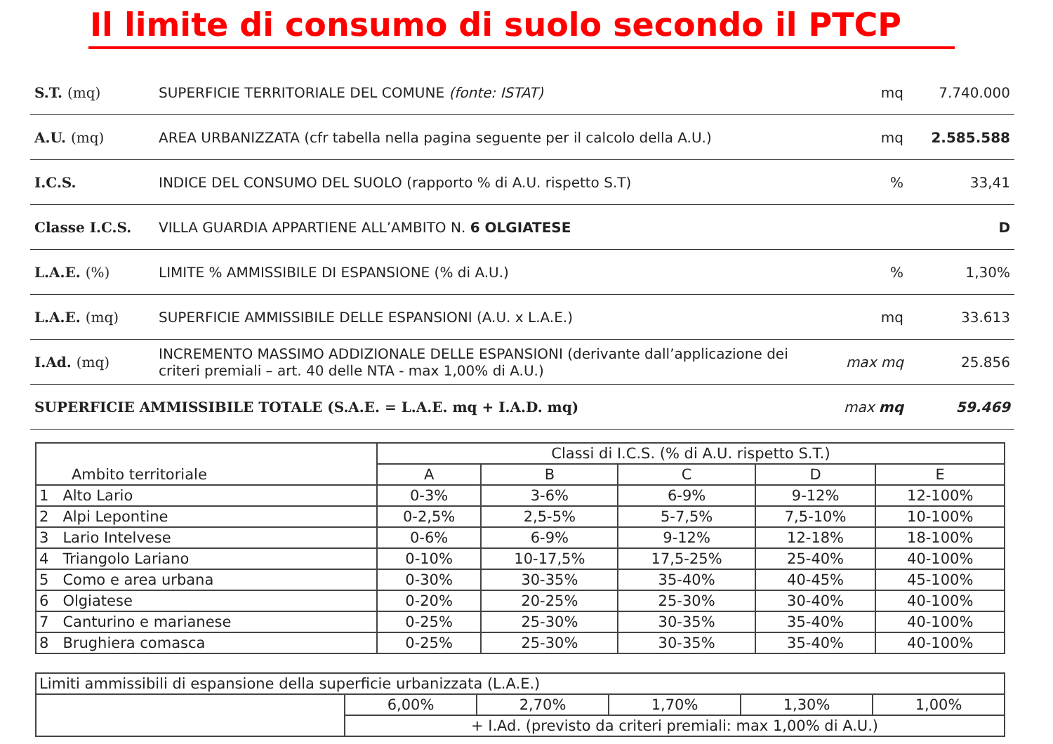Il limite di consumo di suolo secondo il PTCP
| S.T. (mq) | SUPERFICIE TERRITORIALE DEL COMUNE (fonte: ISTAT) | mq | 7.740.000 |
| A.U. (mq) | AREA URBANIZZATA (cfr tabella nella pagina seguente per il calcolo della A.U.) | mq | 2.585.588 |
| I.C.S. | INDICE DEL CONSUMO DEL SUOLO (rapporto % di A.U. rispetto S.T) | % | 33,41 |
| Classe I.C.S. | VILLA GUARDIA APPARTIENE ALL’AMBITO N. 6 OLGIATESE | | D |
| L.A.E. (%) | LIMITE % AMMISSIBILE DI ESPANSIONE (% di A.U.) | % | 1,30% |
| L.A.E. (mq) | SUPERFICIE AMMISSIBILE DELLE ESPANSIONI (A.U. x L.A.E.) | mq | 33.613 |
| I.Ad. (mq) | INCREMENTO MASSIMO ADDIZIONALE DELLE ESPANSIONI (derivante dall’applicazione dei criteri premiali – art. 40 delle NTA - max 1,00% di A.U.) | max mq | 25.856 |
| SUPERFICIE AMMISSIBILE TOTALE (S.A.E. = L.A.E. mq + I.A.D. mq) | | max mq | 59.469 |
| Ambito territoriale | Classi di I.C.S. (% di A.U. rispetto S.T.) | | | | |
| --- | --- | --- | --- | --- | --- |
| | A | B | C | D | E |
| 1 Alto Lario | 0-3% | 3-6% | 6-9% | 9-12% | 12-100% |
| 2 Alpi Lepontine | 0-2,5% | 2,5-5% | 5-7,5% | 7,5-10% | 10-100% |
| 3 Lario Intelvese | 0-6% | 6-9% | 9-12% | 12-18% | 18-100% |
| 4 Triangolo Lariano | 0-10% | 10-17,5% | 17,5-25% | 25-40% | 40-100% |
| 5 Como e area urbana | 0-30% | 30-35% | 35-40% | 40-45% | 45-100% |
| 6 Olgiatese | 0-20% | 20-25% | 25-30% | 30-40% | 40-100% |
| 7 Canturino e marianese | 0-25% | 25-30% | 30-35% | 35-40% | 40-100% |
| 8 Brughiera comasca | 0-25% | 25-30% | 30-35% | 35-40% | 40-100% |
| Limiti ammissibili di espansione della superficie urbanizzata (L.A.E.) | | | | | |
| | 6,00% | 2,70% | 1,70% | 1,30% | 1,00% |
| | + I.Ad. (previsto da criteri premiali: max 1,00% di A.U.) | | | | |